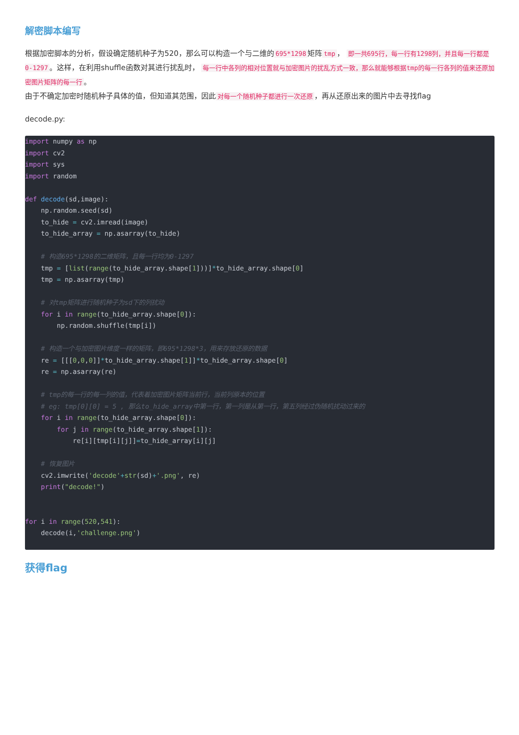解密脚本编写
根据加密脚本的分析，假设确定随机种子为520，那么可以构造一个与二维的 695*1298 矩阵 tmp ， 即一共695行，每一行有1298列，并且每一行都是0-1297 。这样，在利用shuffle函数对其进行扰乱时， 每一行中各列的相对位置就与加密图片的扰乱方式一致，那么就能够根据tmp的每一行各列的值来还原加密图片矩阵的每一行 。
由于不确定加密时随机种子具体的值，但知道其范围，因此 对每一个随机种子都进行一次还原 ，再从还原出来的图片中去寻找flag
decode.py:
import numpy as np
import cv2
import sys
import random

def decode(sd,image):
    np.random.seed(sd)
    to_hide = cv2.imread(image)
    to_hide_array = np.asarray(to_hide)

    # 构造695*1298的二维矩阵，且每一行均为0-1297
    tmp = [list(range(to_hide_array.shape[1]))]*to_hide_array.shape[0]
    tmp = np.asarray(tmp)

    # 对tmp矩阵进行随机种子为sd下的列扰动
    for i in range(to_hide_array.shape[0]):
        np.random.shuffle(tmp[i])

    # 构造一个与加密图片维度一样的矩阵，即695*1298*3，用来存放还原的数据
    re = [[[0,0,0]]*to_hide_array.shape[1]]*to_hide_array.shape[0]
    re = np.asarray(re)

    # tmp的每一行的每一列的值，代表着加密图片矩阵当前行，当前列原本的位置
    # eg: tmp[0][0] = 5 , 那么to_hide_array中第一行，第一列是从第一行，第五列经过伪随机扰动过来的
    for i in range(to_hide_array.shape[0]):
        for j in range(to_hide_array.shape[1]):
            re[i][tmp[i][j]]=to_hide_array[i][j]

    # 恢复图片
    cv2.imwrite('decode'+str(sd)+'.png', re)
    print("decode!")


for i in range(520,541):
    decode(i,'challenge.png')
获得flag